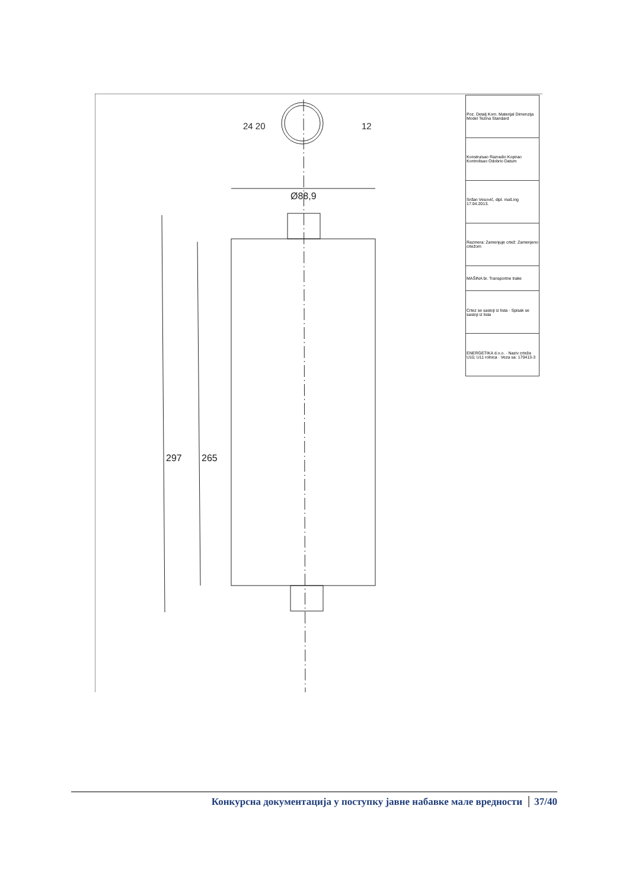297
265
Ø88,9
24 20
12
| Poz. Detalj Kom. Materijal Dimenzija Model Tezina Standard |
| Konstruisao Razradio Kopirao Kontrolisao Odobrio Datum |
| Srđan Vesović, dipl. maš.ing 17.04.2013. |
| Razmera: Zamenjuje crtež: Zamenjeno crtežom |
| MAŠINA br. Transportne trake |
| Crtez se sastoji iz lista · Spisak se sastoji iz lista |
| ENERGETIKA d.o.o. · Naziv crteža U10, U11 rolnica · Veza sa: 170413-3 |
Конкурсна документација у поступку јавне набавке мале вредности 37/40